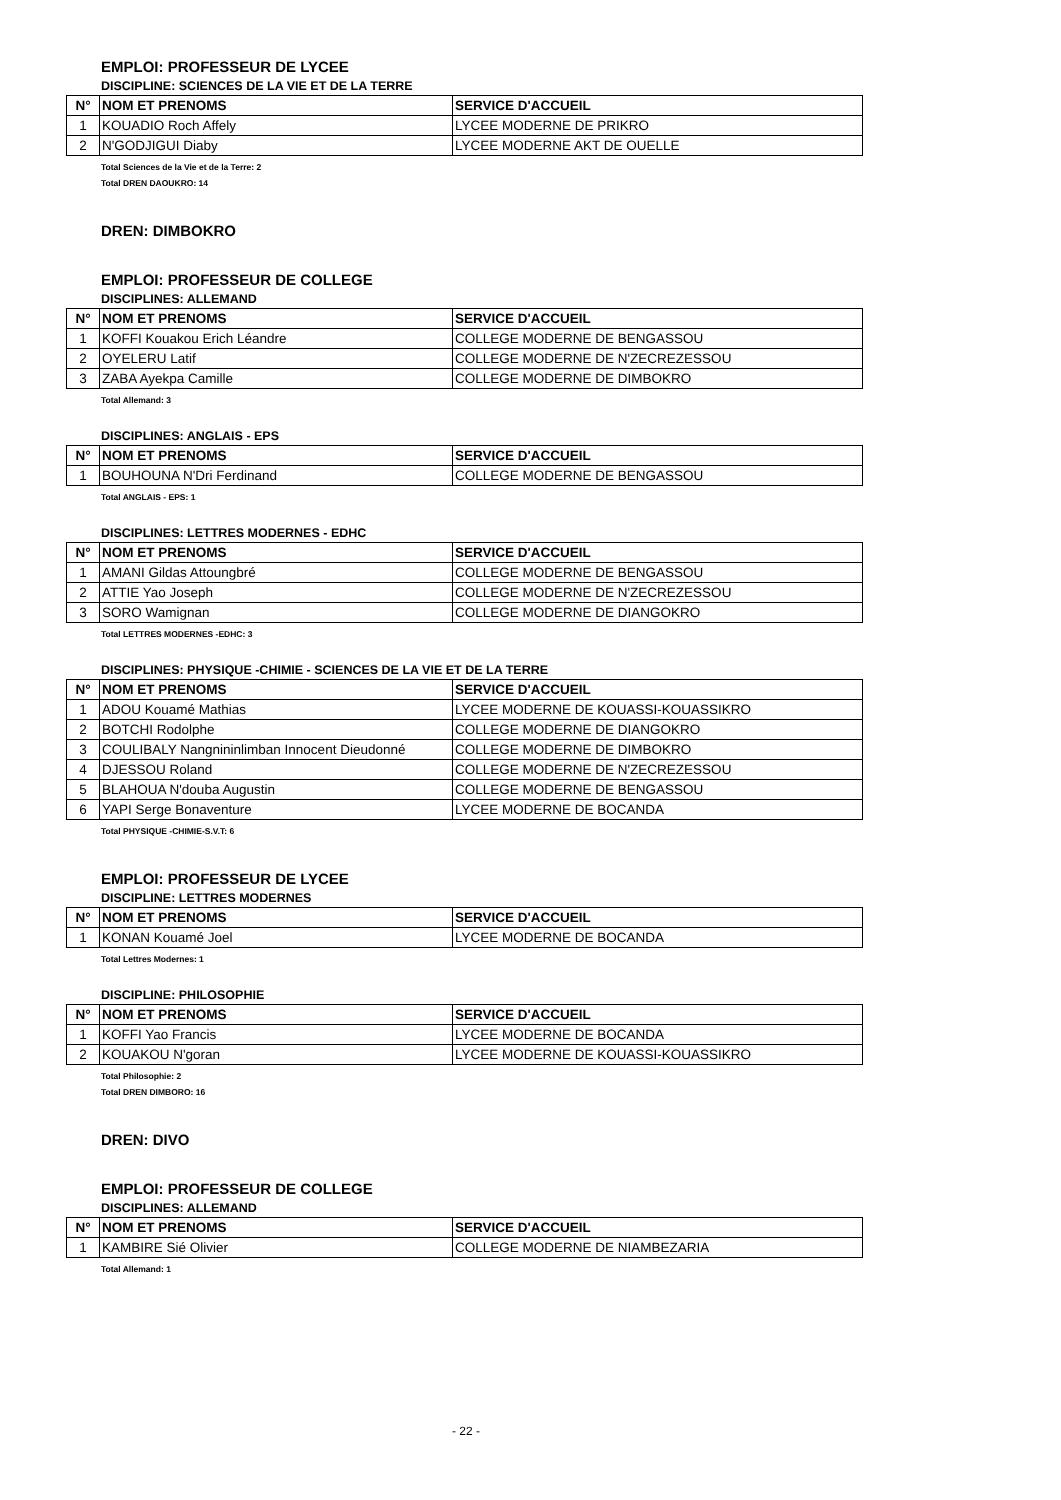EMPLOI: PROFESSEUR DE LYCEE
DISCIPLINE: SCIENCES DE LA VIE ET DE LA TERRE
| N° | NOM ET PRENOMS | SERVICE D'ACCUEIL |
| --- | --- | --- |
| 1 | KOUADIO Roch Affely | LYCEE MODERNE DE PRIKRO |
| 2 | N'GODJIGUI Diaby | LYCEE MODERNE AKT DE OUELLE |
Total Sciences de la Vie et de la Terre: 2
Total DREN DAOUKRO: 14
DREN: DIMBOKRO
EMPLOI: PROFESSEUR DE COLLEGE
DISCIPLINES: ALLEMAND
| N° | NOM ET PRENOMS | SERVICE D'ACCUEIL |
| --- | --- | --- |
| 1 | KOFFI Kouakou Erich Léandre | COLLEGE MODERNE DE BENGASSOU |
| 2 | OYELERU Latif | COLLEGE MODERNE DE N'ZECREZESSOU |
| 3 | ZABA Ayekpa Camille | COLLEGE MODERNE DE DIMBOKRO |
Total Allemand: 3
DISCIPLINES: ANGLAIS - EPS
| N° | NOM ET PRENOMS | SERVICE D'ACCUEIL |
| --- | --- | --- |
| 1 | BOUHOUNA N'Dri Ferdinand | COLLEGE MODERNE DE BENGASSOU |
Total ANGLAIS - EPS: 1
DISCIPLINES: LETTRES MODERNES - EDHC
| N° | NOM ET PRENOMS | SERVICE D'ACCUEIL |
| --- | --- | --- |
| 1 | AMANI Gildas Attoungbré | COLLEGE MODERNE DE BENGASSOU |
| 2 | ATTIE Yao Joseph | COLLEGE MODERNE DE N'ZECREZESSOU |
| 3 | SORO Wamignan | COLLEGE MODERNE DE DIANGOKRO |
Total LETTRES MODERNES -EDHC: 3
DISCIPLINES: PHYSIQUE -CHIMIE - SCIENCES DE LA VIE ET DE LA TERRE
| N° | NOM ET PRENOMS | SERVICE D'ACCUEIL |
| --- | --- | --- |
| 1 | ADOU Kouamé Mathias | LYCEE MODERNE DE KOUASSI-KOUASSIKRO |
| 2 | BOTCHI Rodolphe | COLLEGE MODERNE DE DIANGOKRO |
| 3 | COULIBALY Nangnininlimban Innocent Dieudonné | COLLEGE MODERNE DE DIMBOKRO |
| 4 | DJESSOU Roland | COLLEGE MODERNE DE N'ZECREZESSOU |
| 5 | BLAHOUA N'douba Augustin | COLLEGE MODERNE DE BENGASSOU |
| 6 | YAPI Serge Bonaventure | LYCEE MODERNE DE BOCANDA |
Total PHYSIQUE -CHIMIE-S.V.T: 6
EMPLOI: PROFESSEUR DE LYCEE
DISCIPLINE: LETTRES MODERNES
| N° | NOM ET PRENOMS | SERVICE D'ACCUEIL |
| --- | --- | --- |
| 1 | KONAN Kouamé Joel | LYCEE MODERNE DE BOCANDA |
Total Lettres Modernes: 1
DISCIPLINE: PHILOSOPHIE
| N° | NOM ET PRENOMS | SERVICE D'ACCUEIL |
| --- | --- | --- |
| 1 | KOFFI Yao Francis | LYCEE MODERNE DE BOCANDA |
| 2 | KOUAKOU N'goran | LYCEE MODERNE DE KOUASSI-KOUASSIKRO |
Total Philosophie: 2
Total DREN DIMBORO: 16
DREN: DIVO
EMPLOI: PROFESSEUR DE COLLEGE
DISCIPLINES: ALLEMAND
| N° | NOM ET PRENOMS | SERVICE D'ACCUEIL |
| --- | --- | --- |
| 1 | KAMBIRE Sié Olivier | COLLEGE MODERNE DE NIAMBEZARIA |
Total Allemand: 1
- 22 -